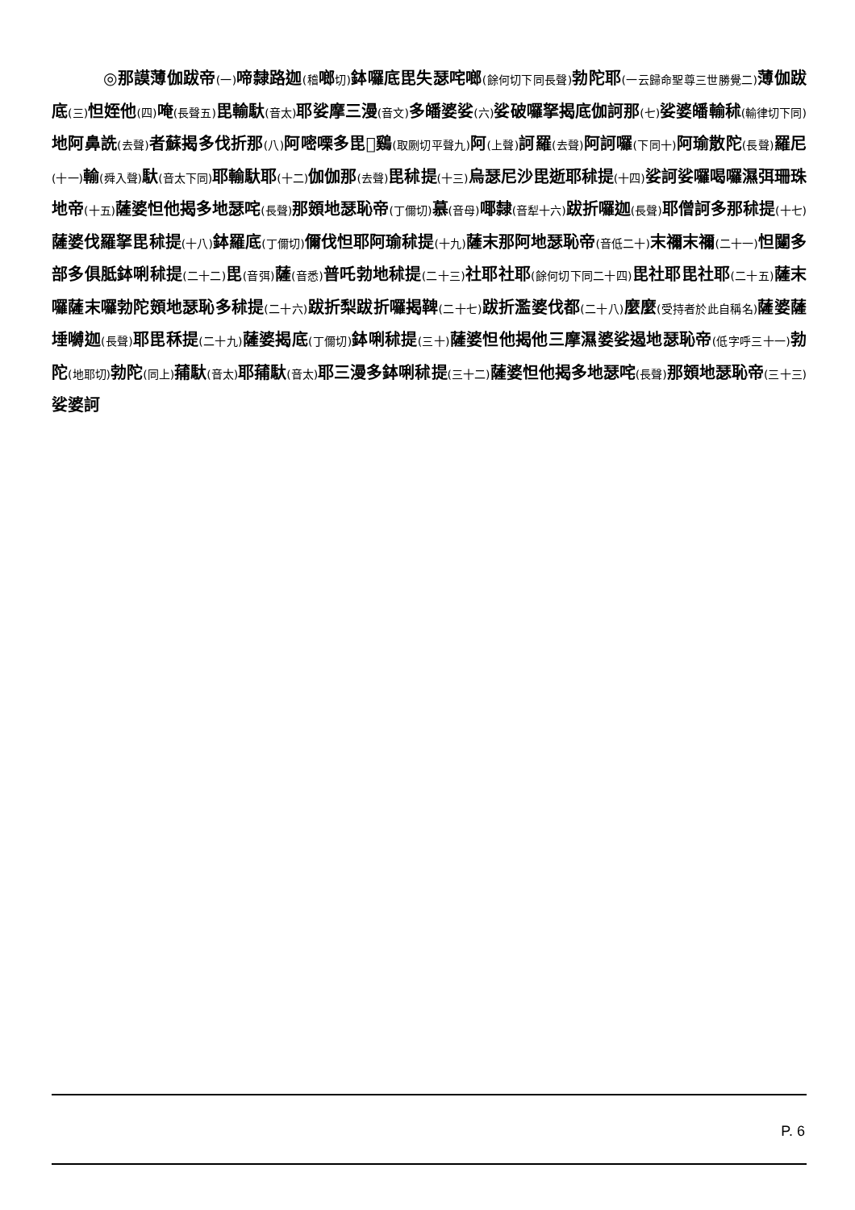◎那謨薄伽跋帝(一) 啼隸路迦(稽啷切) 鉢囉底毘失瑟咤啷(餘何切下同長聲) 勃陀耶(一云歸命聖尊三世勝覺二) 薄伽跋底(三) 怛姪他(四) 唵(長聲五) 毘輸馱(音太) 耶娑摩三漫(音文) 多皤婆娑(六) 娑破囉拏揭底伽訶那(七) 娑婆皤輸秫(輸律切下同) 地阿鼻詵(去聲) 者蘇揭多伐折那(八) 阿嘧㗚多毘𠼪鷄(取劂切平聲九) 阿(上聲) 訶羅(去聲) 阿訶囉(下同十) 阿瑜散陀(長聲) 羅尼(十一) 輸(舜入聲) 馱(音太下同) 耶輸馱耶(十二) 伽伽那(去聲) 毘秫提(十三) 烏瑟尼沙毘逝耶秫提(十四) 娑訶娑囉喝囉濕弭珊珠地帝(十五) 薩婆怛他揭多地瑟咤(長聲) 那頞地瑟恥帝(丁儞切) 慕(音母) 㖿隸(音犁十六) 跋折囉迦(長聲) 耶僧訶多那秫提(十七) 薩婆伐羅拏毘秫提(十八) 鉢羅底(丁儞切) 儞伐怛耶阿瑜秫提(十九) 薩末那阿地瑟恥帝(音低二十) 末禰末禰(二十一) 怛闥多部多俱胝鉢唎秫提(二十二) 毘(音弭) 薩(音悉) 普吒勃地秫提(二十三) 社耶社耶(餘何切下同二十四) 毘社耶毘社耶(二十五) 薩末囉薩末囉勃陀頞地瑟恥多秫提(二十六) 跋折梨跋折囉揭鞞(二十七) 跋折濫婆伐都(二十八) 麼麼(受持者於此自稱名) 薩婆薩埵嚩迦(長聲) 耶毘秝提(二十九) 薩婆揭底(丁儞切) 鉢唎秫提(三十) 薩婆怛他揭他三摩濕婆娑遏地瑟恥帝(低字呼三十一) 勃陀(地耶切) 勃陀(同上) 蒱馱(音太) 耶蒱馱(音太) 耶三漫多鉢唎秫提(三十二) 薩婆怛他揭多地瑟咤(長聲) 那頞地瑟恥帝(三十三) 娑婆訶
P. 6